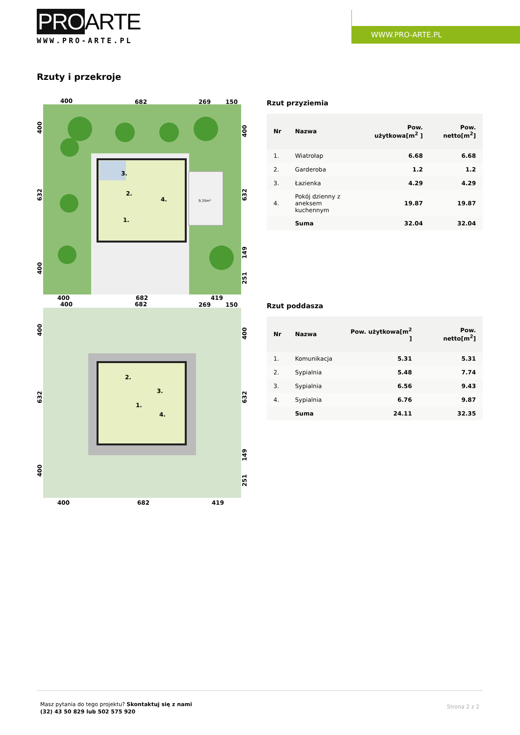PROARTE
WWW.PRO-ARTE.PL
WWW.PRO-ARTE.PL
Rzuty i przekroje
400
682
269
150
3.
2.
4.
1.
9,35m²
400
682
419
400
682
269
150
2.
3.
1.
4.
400
682
419
400
632
400
400
632
149
251
400
632
400
400
632
149
251
Rzut przyziemia
| Nr | Nazwa | Pow. użytkowa[m<sup>2</sup> ] | Pow. netto[m<sup>2</sup>] |
| --- | --- | --- | --- |
| 1. | Wiatrołap | 6.68 | 6.68 |
| 2. | Garderoba | 1.2 | 1.2 |
| 3. | Łazienka | 4.29 | 4.29 |
| 4. | Pokój dzienny z aneksem kuchennym | 19.87 | 19.87 |
| | Suma | 32.04 | 32.04 |
Rzut poddasza
| Nr | Nazwa | Pow. użytkowa[m<sup>2</sup> ] | Pow. netto[m<sup>2</sup>] |
| --- | --- | --- | --- |
| 1. | Komunikacja | 5.31 | 5.31 |
| 2. | Sypialnia | 5.48 | 7.74 |
| 3. | Sypialnia | 6.56 | 9.43 |
| 4. | Sypialnia | 6.76 | 9.87 |
| | Suma | 24.11 | 32.35 |
Masz pytania do tego projektu? Skontaktuj się z nami
(32) 43 50 829 lub 502 575 920
Strona 2 z 2